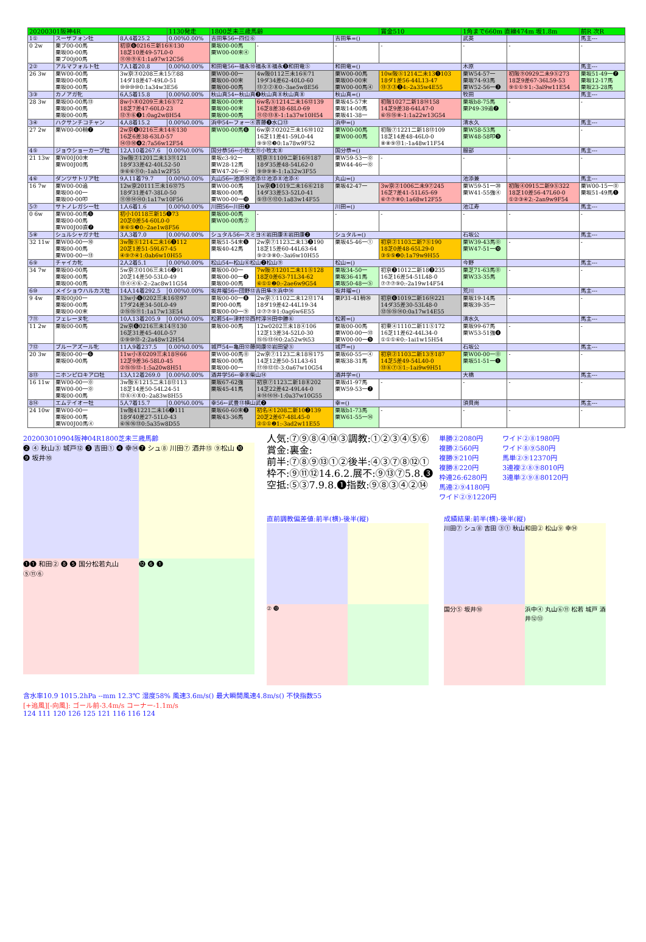| 20200301阪神4R | | | 1130発走 | 1800芝未三歳馬齢 | | | 賞金510 | 1角まで660m 直線474m 坂1.8m | | 前R 次R |
| --- | --- | --- | --- | --- | --- | --- | --- | --- | --- | --- |
| 1① | スーザフォン牡 | 8人4着25.2 | 0.00%0.00% | 吉田隼56←四位⑥ | | 吉田隼=() | | 武英 | | 馬主--- |
| 0 2w | 栗ブ00-00馬 栗坂00-00馬 栗ブ00j00馬 | 初京❻0216三新16⑥130 18芝10差49-57L0-0 ⑪⑩⑨⑥1:1a97w12C56 | | 栗坂00-00馬 栗W00-00末④ | - | - | - | - | - | - |
| 2② | アルマフォルト牡 | 7人1着20.8 | 0.00%0.00% | 和田竜56←福永⑩福永⑧福永❸和田竜⑤ | | 和田竜=() | | 木原 | | 馬主--- |
| 26 3w | 栗W00-00馬 栗坂00-00馬 栗坂00-00馬 | 3w京③0208三未15⑦88 14ダ18差47-49L0-51 ⑩⑩⑩⑩0:1a34w3E56 | | 栗W00-00一 栗坂00-00末 栗坂00-00馬 | 4w阪0112三未16⑥71 19ダ34差62-40L0-60 ⑬②②⑧0:-3ae5w8E56 | 栗W00-00馬 栗坂00-00末 栗W00-00馬④ | 10w阪⑤1214二未13❶103 18ダ1差56-44L13-47 ⑬③③❸4:-2a35w4E55 | 栗W54-57一 栗坂74-93馬 栗W52-56一❸ | 初阪⑨0929二未9⑤273 18芝9差67-36L59-53 ⑨①①⑤1:-3al9w11E54 | 栗坂51-49一❼ 栗坂12-17馬 栗坂23-28馬 |
| 3③ | カノアガ牝 | 6人5着15.8 | 0.00%0.00% | 秋山真54←秋山真❸秋山真⑧秋山真⑧ | | 秋山真=() | | 牧田 | | 馬主--- |
| 28 3w | 栗坂00-00馬⑬ 栗坂00-00馬 栗坂00-00馬 | 8w小⑧0209三未16⑤72 18芝7差47-60L0-23 ⑫⑨⑥❸1:0ag2w8H54 | | 栗坂00-00末 栗坂00-00末 栗坂00-00馬 | 6w名⑤1214二未16⑫139 16芝8差38-68L0-69 ⑪⑫⑬⑧-1:1a37w10H54 | 栗坂45-57末 栗坂14-00馬 栗坂41-38一 | 初阪1027二新18⑭158 14芝9差38-64L47-0 ⑥⑮⑮⑧-1:1a22w13G54 | 栗坂b8-75馬 栗P49-39追❼ | - | - |
| 3④ | ハクサンチコチャン | 4人8着15.2 | 0.00%0.00% | 浜中54←フォー④斎藤❸水口⑬ | | 浜中=() | | 清水久 | | 馬主--- |
| 27 2w | 栗W00-00稍❼ | 2w京❻0216三未14⑥130 16芝6差38-63L0-57 ⑭⑬⑩❹2:7a56w12F54 | | 栗W00-00馬❻ | 6w京②0202三未16⑩102 16芝11差41-59L0-44 ⑨⑨⑫❸0:1a78w9F52 | 栗W00-00馬 栗W00-00馬 | 初阪⑦1221二新18⑬109 18芝14差48-46L0-0 ⑧⑧⑨⑬1:-1a48w11F54 | 栗W58-53馬 栗W48-58叩❾ | - | - |
| 4⑤ | ジョウショーカーブ牡 | 12人10着267.6 | 0.00%0.00% | 国分恭56←小牧太⑪小牧太⑧ | | 国分恭=() | | 服部 | | 馬主--- |
| 21 13w | 栗W00J00末 栗W00J00馬 | 3w阪②1201二未13⑪121 18ダ33差42-40L52-50 ⑨⑥⑥⑪0:-1ah1w2F55 | | 栗坂c3-92一 栗W28-12馬 栗W47-26一④ | 初京③1109二新16⑭187 18ダ35差48-54L62-0 ⑨⑩⑨⑧-1:1a32w3F55 | 栗W59-53一⓪ 栗W44-46一⓪ | - | - | - | - |
| 4⑥ | ダンツサトリア牡 | 9人11着79.7 | 0.00%0.00% | 丸山56←池添⑭池添⑫池添⑧池添④ | | 丸山=() | | 池添兼 | | 馬主--- |
| 16 7w | 栗W00-00追 栗坂00-00一 栗坂00-00叩 | 12w京20111三未16⑫75 18ダ31差47-38L0-50 ⑪⑩⑭⑭0:1a17w10F56 | | 栗W00-00馬 栗坂00-00馬 栗W00-00一❿ | 1w京❻1019二未16⑥218 14ダ33差53-52L0-41 ⑤⑬⑪⑫0:1a83w14F55 | 栗坂42-47一 | 3w京②1006二未9⑦245 16芝7差41-51L65-69 ⑥⑦⑦⑧0:1a68w12F55 | 栗W59-51一⑳ 栗W41-55強④ | 初阪④0915二新9⑤322 18芝10差56-47L60-0 ①②③④2:-2an9w9F54 | 栗W00-15一⓪ 栗坂51-49馬❶ |
| 5⑦ | サトノレガシー牡 | 1人6着1.6 | 0.00%0.00% | 川田56←川田❸ | | 川田=() | | 池江寿 | | 馬主--- |
| 0 6w | 栗W00-00馬❺ 栗坂00-00馬 栗W00J00直❼ | 初小10118三新15❶73 20芝0差54-60L0-0 ⑧⑥⑤❸0:-2ae1w8F56 | | 栗坂00-00馬 栗W00-00馬② | - | - | - | - | - | - |
| 5⑧ | シュルシャガナ牡 | 3人3着7.0 | 0.00%0.00% | シュタル56←スミヨ④岩田康⑧岩田康❷ | | シュタル=() | | 石坂公 | | 馬主--- |
| 32 11w | 栗W00-00一⑩ 栗坂00-00馬 栗W00-00一⑬ | 3w阪⑤1214二未16❸112 20芝1差51-59L67-45 ④⑨⑦④1:0ab6w10H55 | | 栗坂51-54末❺ 栗坂40-42馬 | 2w京⑦1123二未13❸190 18芝15差60-44L63-64 ⑨②③⑧0:-3ai6w10H55 | 栗坂45-46一① | 初京②1103二新7⑤190 18芝0差48-65L29-0 ③⑤⑤❷0:1a79w9H55 | 栗W39-43馬⓪ 栗W47-51一❿ | - | - |
| 6⑨ | チャイカ牝 | 2人2着5.1 | 0.00%0.00% | 松山54←松山⑥松山❷松山⑨ | | 松山=() | | 今野 | | 馬主--- |
| 34 7w | 栗坂00-00馬 栗坂00-00馬 栗坂00-00馬 | 5w京②0106三未16❷91 20芝14差50-53L0-49 ⑬④④⑥-2:-2ac8w11G54 | | 栗坂00-00一 栗坂00-00一❸ 栗坂00-00馬 | 7w阪②1201二未11⑤128 18芝0差63-71L34-62 ⑥①①❷0:-2ae6w9G54 | 栗坂34-50一 栗坂36-41馬 栗坂50-48一⑤ | 初京❸1012二新18❸235 16芝16差54-51L48-0 ⑦⑦⑦⑨0:-2a19w14F54 | 栗芝71-63馬⓪ 栗W33-35馬 | - | - |
| 6⑩ | メイショウハルカス牡 | 14人14着292.5 | 0.00%0.00% | 坂井瑠56←団野⑫吉田隼⑨浜中⑭ | | 坂井瑠=() | | 荒川 | | 馬主--- |
| 9 4w | 栗坂00j00一 栗坂00-00馬 栗坂00-00末 | 13w小❻0202三未16⑫97 17ダ24差34-50L0-49 ②⑮⑮⑪1:1a17w13E54 | | 栗坂00-00一❽ 栗P00-00馬 栗坂00-00一⑨ | 2w京①1102二未12⑫174 18ダ19差42-44L19-34 ②⑦⑦⑨1:0ag6w6E55 | 栗P31-41稍㉖ | 初京❻1019二新16⑭221 14ダ35差30-53L48-0 ⑫⑮⑮⑭0:0a17w14E55 | 栗坂19-14馬 栗坂39-35一 | - | - |
| 7⑪ | フェレーヌ牝 | 10人13着205.9 | 0.00%0.00% | 松若54←津村⑫西村淳⑭田中勝⑥ | | 松若=() | | 清水久 | | 馬主--- |
| 11 2w | 栗坂00-00馬 | 2w京❻0216三未14⑪130 16芝31差45-40L0-57 ①⑨⑩⑫-2:2a48w12H54 | | 栗坂00-00馬 | 12w0202三未18④106 12芝13差34-52L0-30 ⑮⑮⑬⑭0:2a52w9i53 | 栗坂00-00馬 栗W00-00一⑬ 栗W00-00一❾ | 初東④1110二新11⑤172 16芝11差62-44L34-0 ①①①⑥0:-1ai1w15H54 | 栗坂99-67馬 栗W53-51強❹ | - | - |
| 7⑫ | ブルーアズール牝 | 11人9着237.5 | 0.00%0.00% | 城戸54←亀田⑫藤岡康⑫岩田望⑤ | | 城戸=() | | 石坂公 | | 馬主--- |
| 20 3w | 栗坂00-00一❻ 栗坂00-00馬 | 11w小⑧0209三未18⑭66 12芝9差36-58L0-45 ②⑮⑮⑫-1:5a20w8H51 | | 栗W00-00馬⓪ 栗坂00-00馬 栗坂00-00一 | 2w京⑦1123二未18⑯175 14芝12差50-51L43-61 ⑰⑩⑫⑫-3:0a67w10G54 | 栗坂60-55一④ 栗坂38-31馬 | 初京②1103二新13⑨187 14芝5差49-54L40-0 ⑬⑥⑦⑤1:-1ai9w9H51 | 栗W00-00一⓪ 栗坂51-51一❶ | - | - |
| 8⑬ | ニホンピロキアロ牡 | 13人12着269.0 | 0.00%0.00% | 酒井学56←幸⑧柴山⑭ | | 酒井学=() | | 大橋 | | 馬主--- |
| 16 11w | 栗W00-00一⓪ 栗W00-00一⓪ 栗坂00-00馬 | 3w阪⑥1215二未18⑫113 18芝14差50-54L24-51 ⑫⑥④⑧0:-2a83w8H55 | | 栗坂67-62強 栗坂45-41馬 | 初京⑦1123二新18⑧202 14芝22差42-49L44-0 ④⑭⑭⑭-1:0a37w10G55 | 栗坂d1-97馬 栗W59-53一❼ | - | - | - | - |
| 8⑭ | エムテイオー牡 | 5人7着15.7 | 0.00%0.00% | 幸56←武豊⑬横山武❷ | | 幸=() | | 須貝尚 | | 馬主--- |
| 24 10w | 栗W00-00一 栗坂00-00馬 栗W00J00馬④ | 1w阪41221二未16❷111 18ダ40差27-51L0-43 ⑥⑯⑯⑬0:5a35w8D55 | | 栗坂60-60末❸ 栗坂43-36馬 | 初名④1208二新10❷139 20芝2差67-48L45-0 ②①①❷1:-3ad2w11E55 | 栗坂b1-73馬 栗W61-55一⑭ | - | - | - | - |
202003010904阪神04R1800芝未三歳馬齢
❷ ④ 秋山③ 城戸⑫ ❸ 吉田① ❹ 幸⑭ ❾ 坂井⑩
❼ シュ⑧ 川田⑦ 酒井⑬ ⑨松山 ❿
❶❶ 和田② ❽ ❺ 国分松若丸山 ⑤⑪⑥
⓬ ❻ ❶
人気:⑦⑨⑧④⑭③調教:①②③④⑤⑥
賞金:裏金:
前半:⑦⑧⑨⑬①②後半:④③⑦⑧⑫①
枠不:⑨⑪⑫14.6.2.展不:⑨⑬⑦5.8.❸
空抵:⑤③7.9.8.❶指数:⑨⑧③④②⑭
単勝②2080円
複勝②560円
複勝⑨210円
複勝⑧220円
枠連26:6280円
馬連②⑨4180円
ワイド②⑨1220円
ワイド②⑧1980円
ワイド⑧⑨580円
馬単②⑨12370円
3連複②⑧⑨8010円
3連単②⑨⑧80120円
直前調教偏差値:前半(横)-後半(縦)
② ⓭
成績結果:前半(横)-後半(縦)
川田⑦ シュ⑧ 吉田 ③① 秋山
和田② 松山⑨ 幸⑭
国分⑤ 坂井⑩
浜中④ 丸山⑥⑪ 松若 城戸 酒井⑫⑬
含水率10.9 1015.2hPa --mm 12.3℃ 湿度58% 風速3.6m/s() 最大瞬間風速4.8m/s() 不快指数55
[+追風][-向風]: ゴール前-3.4m/s コーナー-1.1m/s
124 111 120 126 125 121 116 116 124